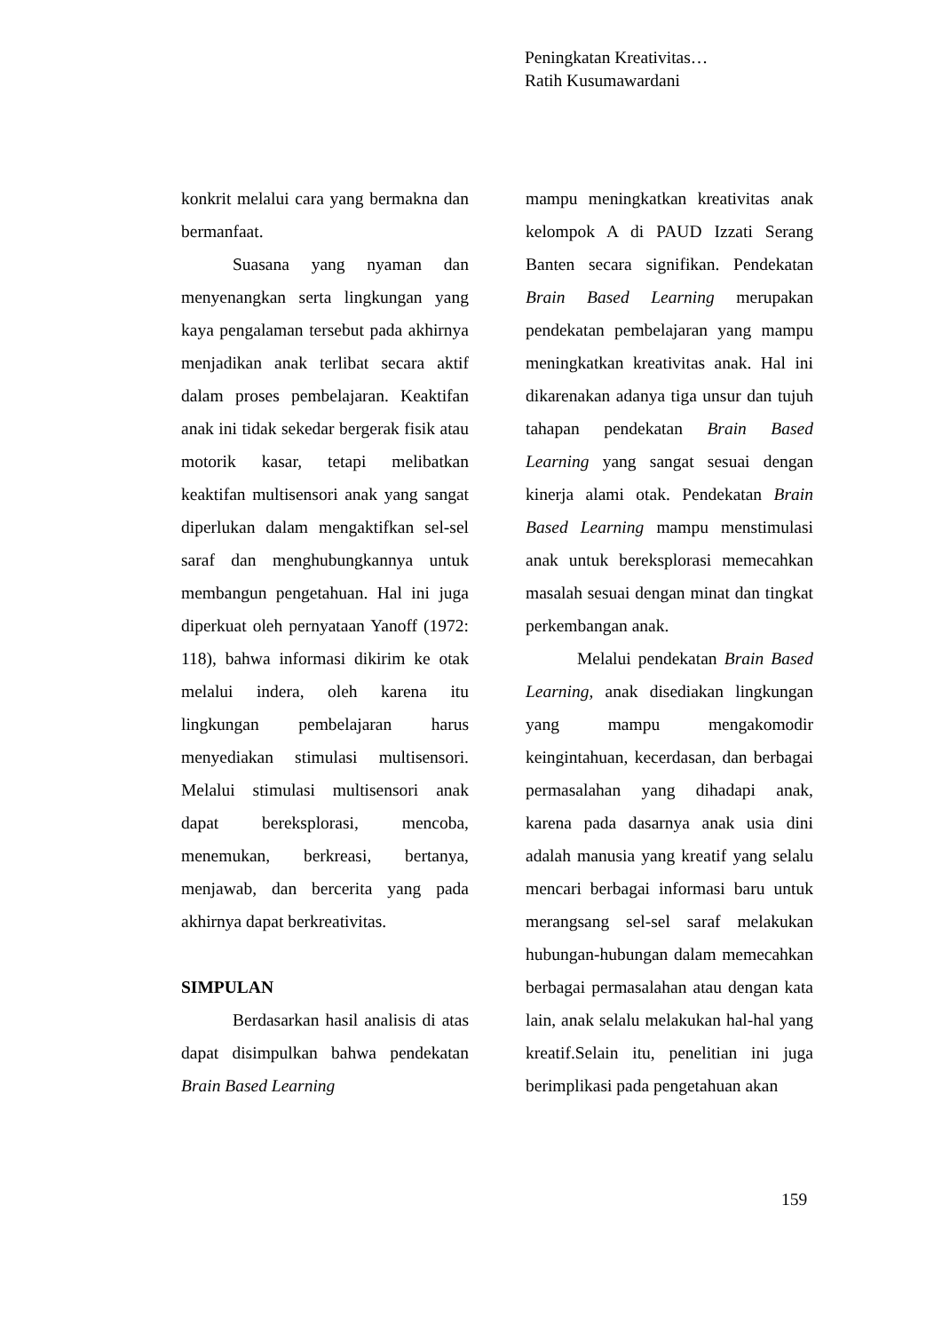Peningkatan Kreativitas…
Ratih Kusumawardani
konkrit melalui cara yang bermakna dan bermanfaat.
Suasana yang nyaman dan menyenangkan serta lingkungan yang kaya pengalaman tersebut pada akhirnya menjadikan anak terlibat secara aktif dalam proses pembelajaran. Keaktifan anak ini tidak sekedar bergerak fisik atau motorik kasar, tetapi melibatkan keaktifan multisensori anak yang sangat diperlukan dalam mengaktifkan sel-sel saraf dan menghubungkannya untuk membangun pengetahuan. Hal ini juga diperkuat oleh pernyataan Yanoff (1972: 118), bahwa informasi dikirim ke otak melalui indera, oleh karena itu lingkungan pembelajaran harus menyediakan stimulasi multisensori. Melalui stimulasi multisensori anak dapat bereksplorasi, mencoba, menemukan, berkreasi, bertanya, menjawab, dan bercerita yang pada akhirnya dapat berkreativitas.
SIMPULAN
Berdasarkan hasil analisis di atas dapat disimpulkan bahwa pendekatan Brain Based Learning
mampu meningkatkan kreativitas anak kelompok A di PAUD Izzati Serang Banten secara signifikan. Pendekatan Brain Based Learning merupakan pendekatan pembelajaran yang mampu meningkatkan kreativitas anak. Hal ini dikarenakan adanya tiga unsur dan tujuh tahapan pendekatan Brain Based Learning yang sangat sesuai dengan kinerja alami otak. Pendekatan Brain Based Learning mampu menstimulasi anak untuk bereksplorasi memecahkan masalah sesuai dengan minat dan tingkat perkembangan anak.
Melalui pendekatan Brain Based Learning, anak disediakan lingkungan yang mampu mengakomodir keingintahuan, kecerdasan, dan berbagai permasalahan yang dihadapi anak, karena pada dasarnya anak usia dini adalah manusia yang kreatif yang selalu mencari berbagai informasi baru untuk merangsang sel-sel saraf melakukan hubungan-hubungan dalam memecahkan berbagai permasalahan atau dengan kata lain, anak selalu melakukan hal-hal yang kreatif.Selain itu, penelitian ini juga berimplikasi pada pengetahuan akan
159